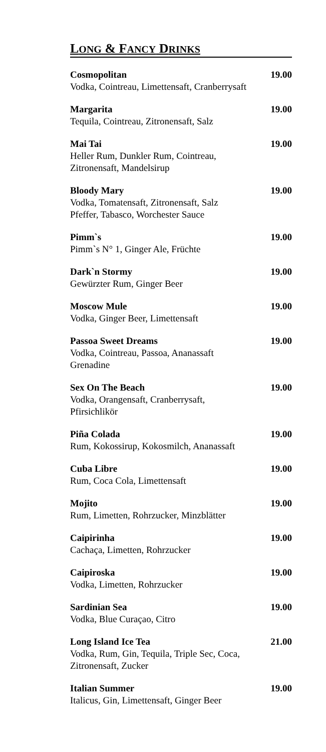LONG & FANCY DRINKS
Cosmopolitan
Vodka, Cointreau, Limettensaft, Cranberrysaft
19.00
Margarita
Tequila, Cointreau, Zitronensaft, Salz
19.00
Mai Tai
Heller Rum, Dunkler Rum, Cointreau,
Zitronensaft, Mandelsirup
19.00
Bloody Mary
Vodka, Tomatensaft, Zitronensaft, Salz
Pfeffer, Tabasco, Worchester Sauce
19.00
Pimm`s
Pimm`s N° 1, Ginger Ale, Früchte
19.00
Dark`n Stormy
Gewürzter Rum, Ginger Beer
19.00
Moscow Mule
Vodka, Ginger Beer, Limettensaft
19.00
Passoa Sweet Dreams
Vodka, Cointreau, Passoa, Ananassaft
Grenadine
19.00
Sex On The Beach
Vodka, Orangensaft, Cranberrysaft,
Pfirsichlikör
19.00
Piña Colada
Rum, Kokossirup, Kokosmilch, Ananassaft
19.00
Cuba Libre
Rum, Coca Cola, Limettensaft
19.00
Mojito
Rum, Limetten, Rohrzucker, Minzblätter
19.00
Caipirinha
Cachaça, Limetten, Rohrzucker
19.00
Caipiroska
Vodka, Limetten, Rohrzucker
19.00
Sardinian Sea
Vodka, Blue Curaçao, Citro
19.00
Long Island Ice Tea
Vodka, Rum, Gin, Tequila, Triple Sec, Coca,
Zitronensaft, Zucker
21.00
Italian Summer
Italicus, Gin, Limettensaft, Ginger Beer
19.00